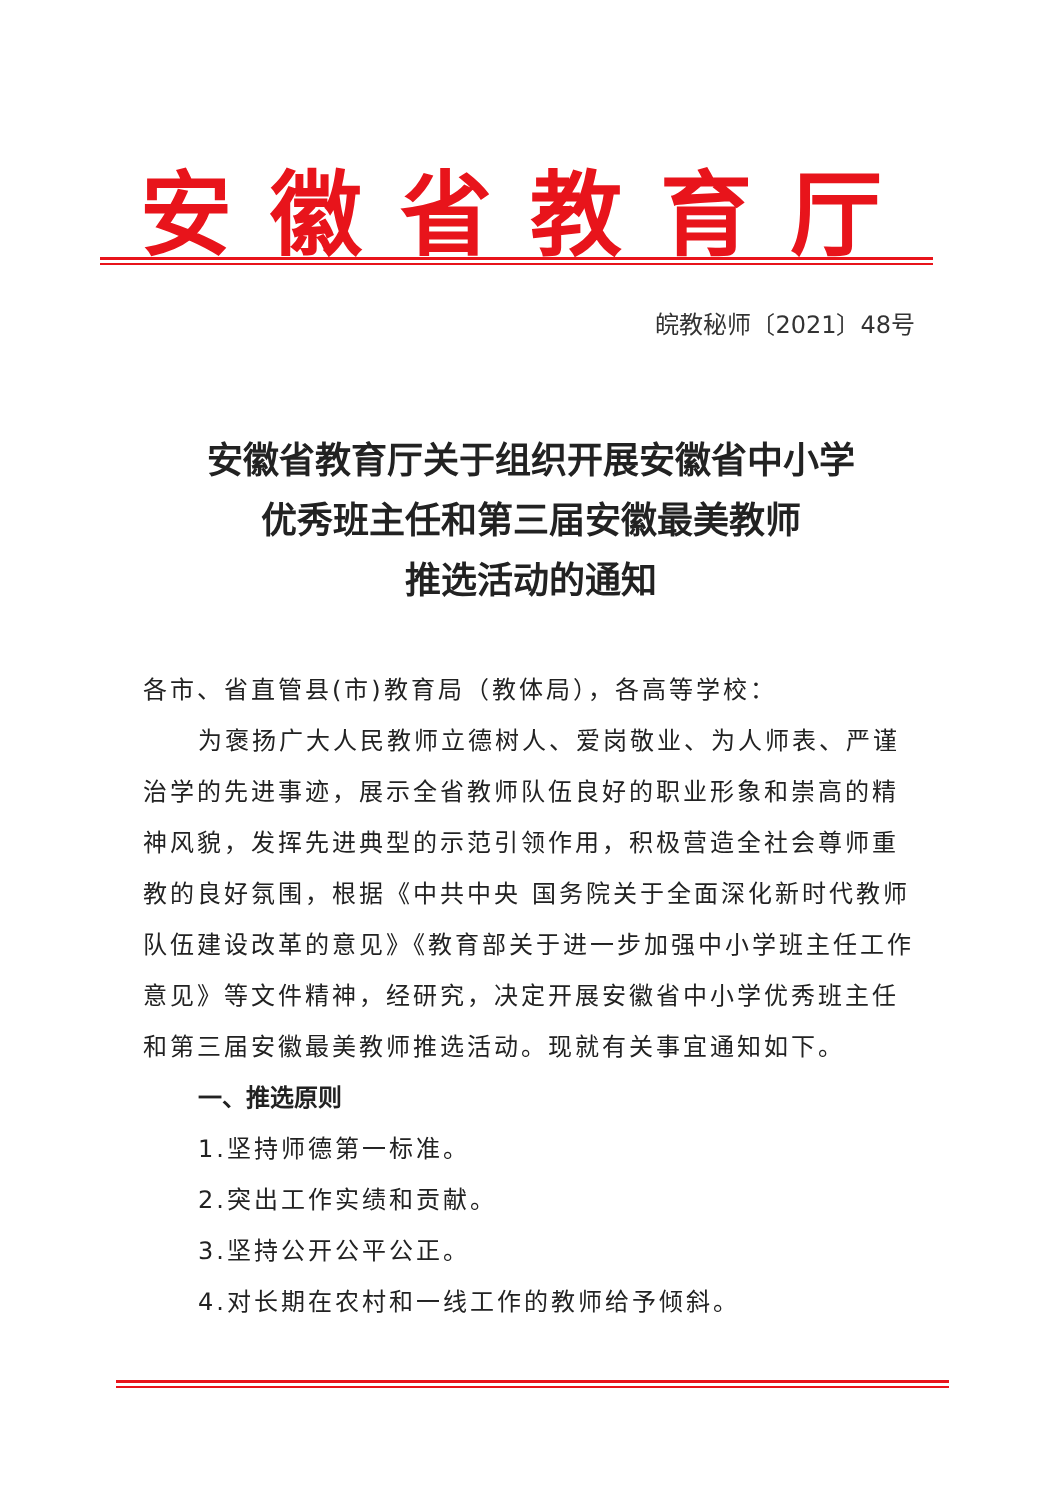安徽省教育厅
皖教秘师〔2021〕48号
安徽省教育厅关于组织开展安徽省中小学
优秀班主任和第三届安徽最美教师
推选活动的通知
各市、省直管县(市)教育局（教体局），各高等学校：
为褒扬广大人民教师立德树人、爱岗敬业、为人师表、严谨治学的先进事迹，展示全省教师队伍良好的职业形象和崇高的精神风貌，发挥先进典型的示范引领作用，积极营造全社会尊师重教的良好氛围，根据《中共中央 国务院关于全面深化新时代教师队伍建设改革的意见》《教育部关于进一步加强中小学班主任工作意见》等文件精神，经研究，决定开展安徽省中小学优秀班主任和第三届安徽最美教师推选活动。现就有关事宜通知如下。
一、推选原则
1.坚持师德第一标准。
2.突出工作实绩和贡献。
3.坚持公开公平公正。
4.对长期在农村和一线工作的教师给予倾斜。